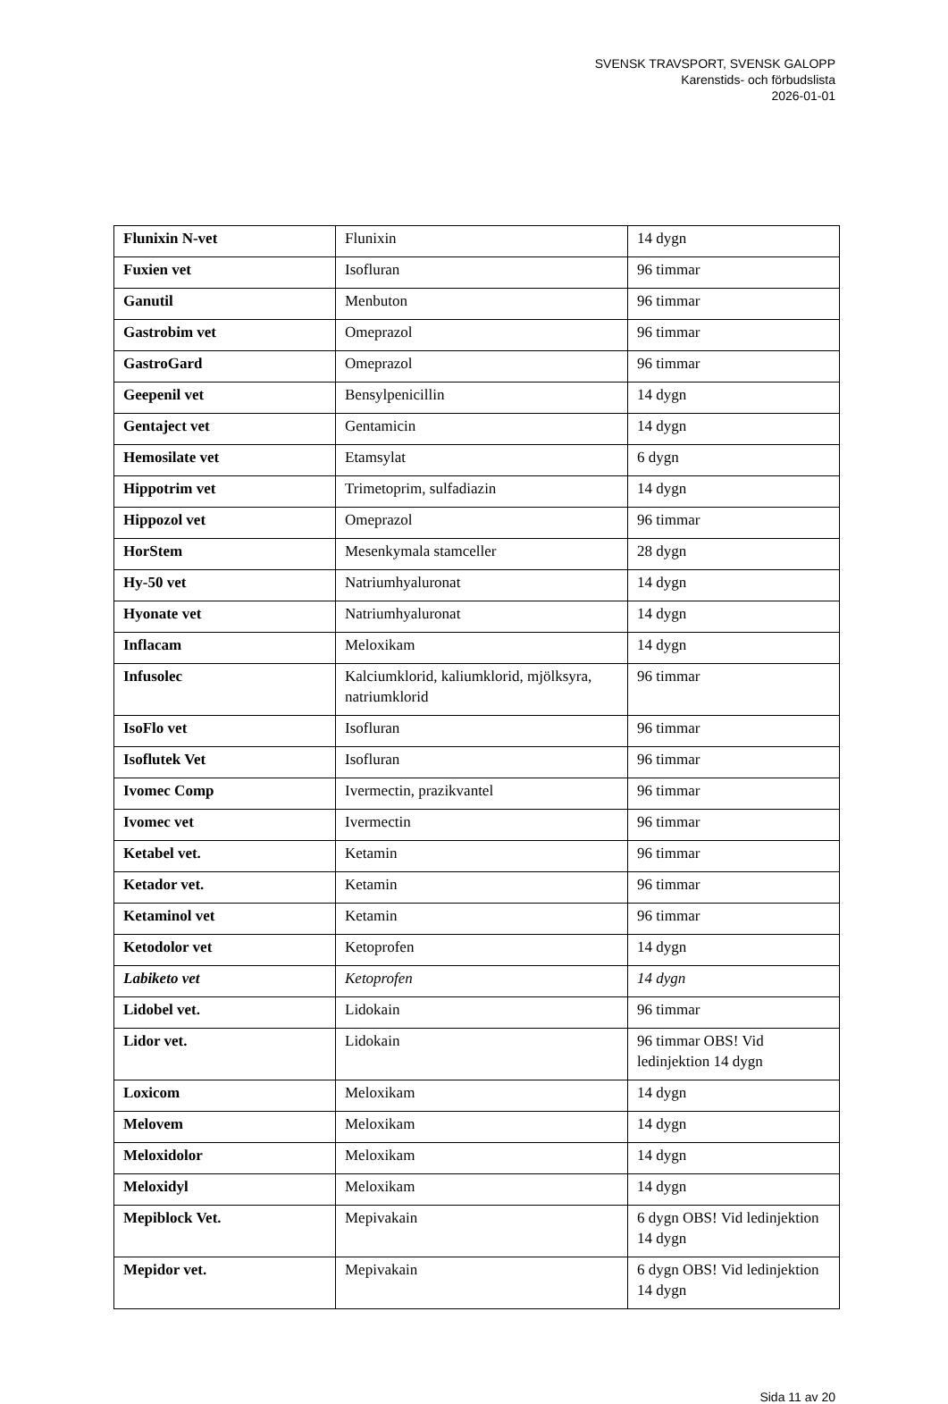SVENSK TRAVSPORT, SVENSK GALOPP
Karenstids- och förbudslista
2026-01-01
| Flunixin N-vet | Flunixin | 14 dygn |
| Fuxien vet | Isofluran | 96 timmar |
| Ganutil | Menbuton | 96 timmar |
| Gastrobim vet | Omeprazol | 96 timmar |
| GastroGard | Omeprazol | 96 timmar |
| Geepenil vet | Bensylpenicillin | 14 dygn |
| Gentaject vet | Gentamicin | 14 dygn |
| Hemosilate vet | Etamsylat | 6 dygn |
| Hippotrim vet | Trimetoprim, sulfadiazin | 14 dygn |
| Hippozol vet | Omeprazol | 96 timmar |
| HorStem | Mesenkymala stamceller | 28 dygn |
| Hy-50 vet | Natriumhyaluronat | 14 dygn |
| Hyonate vet | Natriumhyaluronat | 14 dygn |
| Inflacam | Meloxikam | 14 dygn |
| Infusolec | Kalciumklorid, kaliumklorid, mjölksyra, natriumklorid | 96 timmar |
| IsoFlo vet | Isofluran | 96 timmar |
| Isoflutek Vet | Isofluran | 96 timmar |
| Ivomec Comp | Ivermectin, prazikvantel | 96 timmar |
| Ivomec vet | Ivermectin | 96 timmar |
| Ketabel vet. | Ketamin | 96 timmar |
| Ketador vet. | Ketamin | 96 timmar |
| Ketaminol vet | Ketamin | 96 timmar |
| Ketodolor vet | Ketoprofen | 14 dygn |
| Labiketo vet | Ketoprofen | 14 dygn |
| Lidobel vet. | Lidokain | 96 timmar |
| Lidor vet. | Lidokain | 96 timmar OBS! Vid ledinjektion 14 dygn |
| Loxicom | Meloxikam | 14 dygn |
| Melovem | Meloxikam | 14 dygn |
| Meloxidolor | Meloxikam | 14 dygn |
| Meloxidyl | Meloxikam | 14 dygn |
| Mepiblock Vet. | Mepivakain | 6 dygn OBS! Vid ledinjektion 14 dygn |
| Mepidor vet. | Mepivakain | 6 dygn OBS! Vid ledinjektion 14 dygn |
Sida 11 av 20